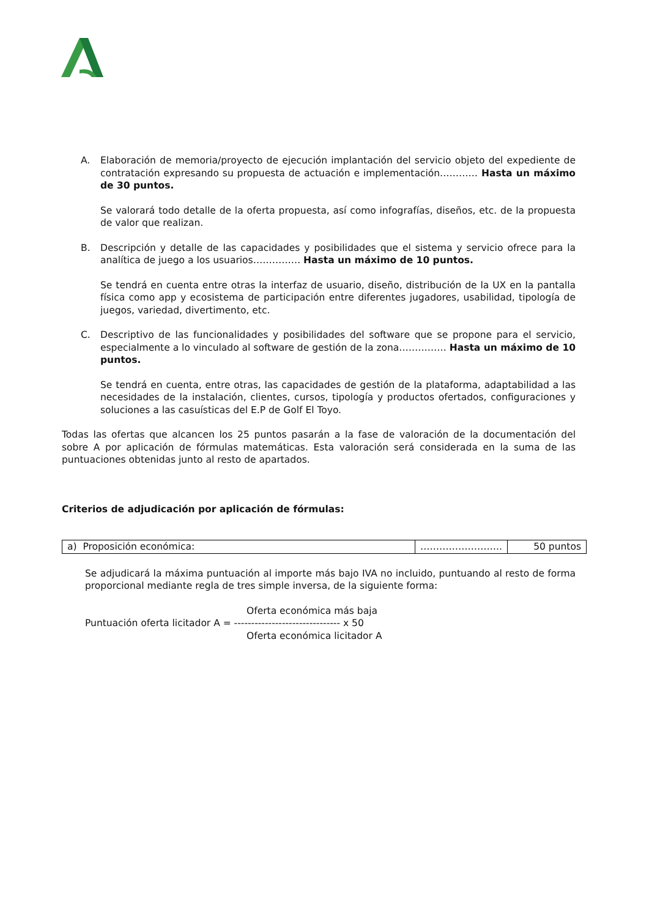A. Elaboración de memoria/proyecto de ejecución implantación del servicio objeto del expediente de contratación expresando su propuesta de actuación e implementación………… Hasta un máximo de 30 puntos.
Se valorará todo detalle de la oferta propuesta, así como infografías, diseños, etc. de la propuesta de valor que realizan.
B. Descripción y detalle de las capacidades y posibilidades que el sistema y servicio ofrece para la analítica de juego a los usuarios…………… Hasta un máximo de 10 puntos.
Se tendrá en cuenta entre otras la interfaz de usuario, diseño, distribución de la UX en la pantalla física como app y ecosistema de participación entre diferentes jugadores, usabilidad, tipología de juegos, variedad, divertimento, etc.
C. Descriptivo de las funcionalidades y posibilidades del software que se propone para el servicio, especialmente a lo vinculado al software de gestión de la zona…………… Hasta un máximo de 10 puntos.
Se tendrá en cuenta, entre otras, las capacidades de gestión de la plataforma, adaptabilidad a las necesidades de la instalación, clientes, cursos, tipología y productos ofertados, configuraciones y soluciones a las casuísticas del E.P de Golf El Toyo.
Todas las ofertas que alcancen los 25 puntos pasarán a la fase de valoración de la documentación del sobre A por aplicación de fórmulas matemáticas. Esta valoración será considerada en la suma de las puntuaciones obtenidas junto al resto de apartados.
Criterios de adjudicación por aplicación de fórmulas:
| a) Proposición económica: | …………………….. | 50 puntos |
Se adjudicará la máxima puntuación al importe más bajo IVA no incluido, puntuando al resto de forma proporcional mediante regla de tres simple inversa, de la siguiente forma:
Oferta económica más baja
Puntuación oferta licitador A = ------------------------------- x 50
Oferta económica licitador A